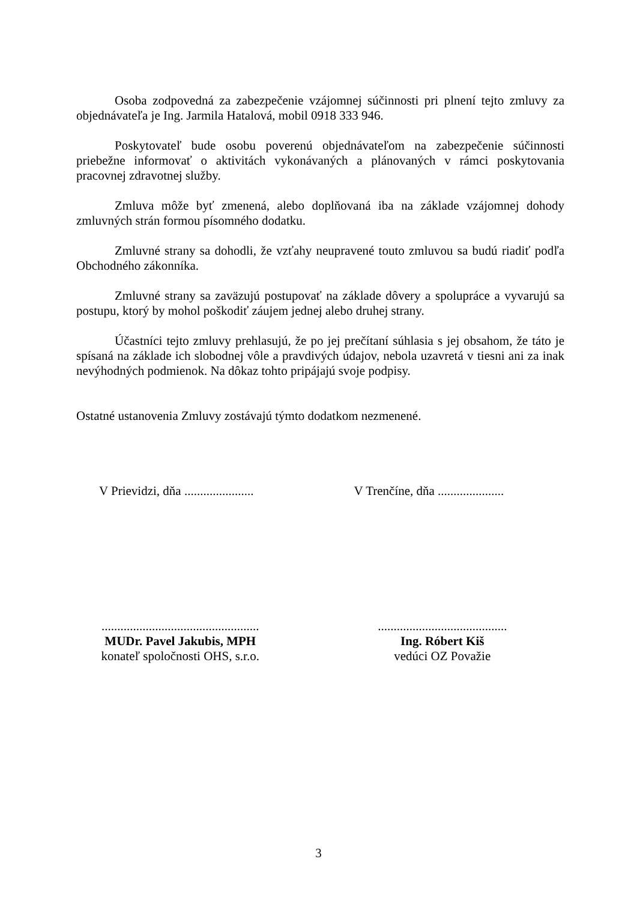Osoba zodpovedná za zabezpečenie vzájomnej súčinnosti pri plnení tejto zmluvy za objednávateľa je Ing. Jarmila Hatalová, mobil 0918 333 946.
Poskytovateľ bude osobu poverenú objednávateľom na zabezpečenie súčinnosti priebežne informovať o aktivitách vykonávaných a plánovaných v rámci poskytovania pracovnej zdravotnej služby.
Zmluva môže byť zmenená, alebo doplňovaná iba na základe vzájomnej dohody zmluvných strán formou písomného dodatku.
Zmluvné strany sa dohodli, že vzťahy neupravené touto zmluvou sa budú riadiť podľa Obchodného zákonníka.
Zmluvné strany sa zaväzujú postupovať na základe dôvery a spolupráce a vyvarujú sa postupu, ktorý by mohol poškodiť záujem jednej alebo druhej strany.
Účastníci tejto zmluvy prehlasujú, že po jej prečítaní súhlasia s jej obsahom, že táto je spísaná na základe ich slobodnej vôle a pravdivých údajov, nebola uzavretá v tiesni ani za inak nevýhodných podmienok. Na dôkaz tohto pripájajú svoje podpisy.
Ostatné ustanovenia Zmluvy zostávajú týmto dodatkom nezmenené.
V Prievidzi, dňa ......................
V Trenčíne, dňa .....................
..................................................
MUDr. Pavel Jakubis, MPH
konateľ spoločnosti OHS, s.r.o.
.........................................
Ing. Róbert Kiš
vedúci OZ Považie
3